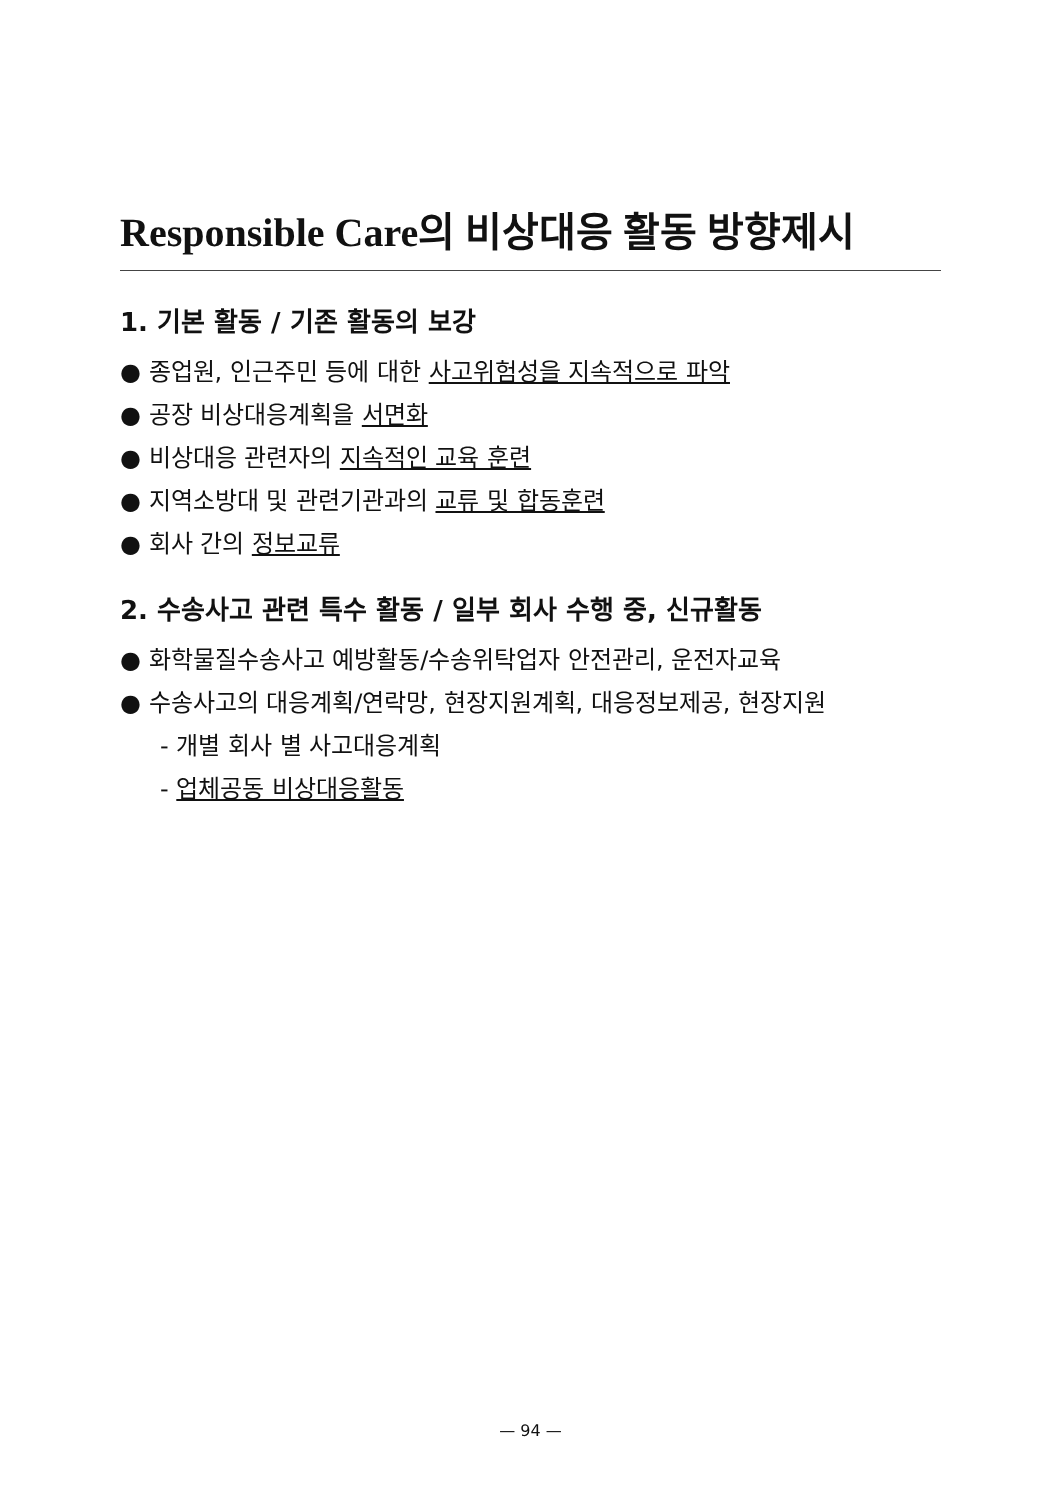Responsible Care의 비상대응 활동 방향제시
1. 기본 활동 / 기존 활동의 보강
● 종업원, 인근주민 등에 대한 사고위험성을 지속적으로 파악
● 공장 비상대응계획을 서면화
● 비상대응 관련자의 지속적인 교육 훈련
● 지역소방대 및 관련기관과의 교류 및 합동훈련
● 회사 간의 정보교류
2. 수송사고 관련 특수 활동 / 일부 회사 수행 중, 신규활동
● 화학물질수송사고 예방활동/수송위탁업자 안전관리, 운전자교육
● 수송사고의 대응계획/연락망, 현장지원계획, 대응정보제공, 현장지원
- 개별 회사 별 사고대응계획
- 업체공동 비상대응활동
— 94 —